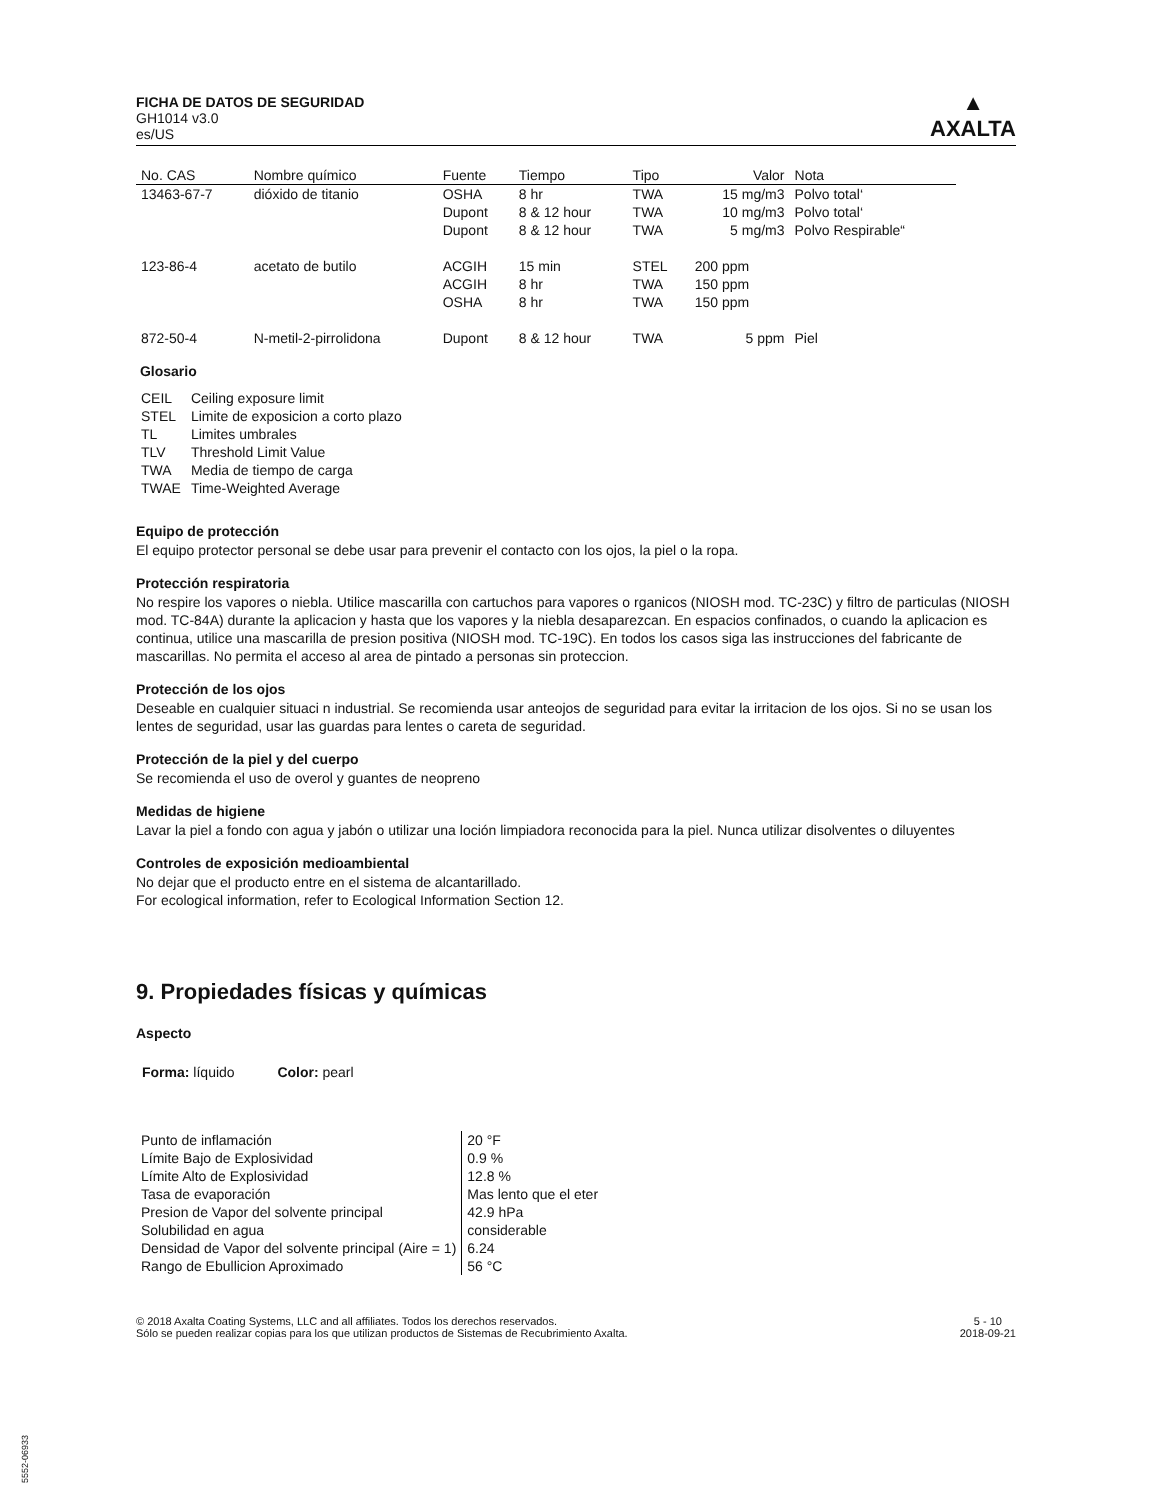FICHA DE DATOS DE SEGURIDAD
GH1014 v3.0
es/US
▲
AXALTA
| No. CAS | Nombre químico | Fuente | Tiempo | Tipo | Valor | Nota |
| --- | --- | --- | --- | --- | --- | --- |
| 13463-67-7 | dióxido de titanio | OSHA | 8 hr | TWA | 15 mg/m3 | Polvo total‘ |
| | | Dupont | 8 & 12 hour | TWA | 10 mg/m3 | Polvo total‘ |
| | | Dupont | 8 & 12 hour | TWA | 5 mg/m3 | Polvo Respirable“ |
| 123-86-4 | acetato de butilo | ACGIH | 15 min | STEL | 200 ppm | |
| | | ACGIH | 8 hr | TWA | 150 ppm | |
| | | OSHA | 8 hr | TWA | 150 ppm | |
| 872-50-4 | N-metil-2-pirrolidona | Dupont | 8 & 12 hour | TWA | 5 ppm | Piel |
Glosario
| CEIL | Ceiling exposure limit |
| STEL | Limite de exposicion a corto plazo |
| TL | Limites umbrales |
| TLV | Threshold Limit Value |
| TWA | Media de tiempo de carga |
| TWAE | Time-Weighted Average |
Equipo de protección
El equipo protector personal se debe usar para prevenir el contacto con los ojos, la piel o la ropa.
Protección respiratoria
No respire los vapores o niebla. Utilice mascarilla con cartuchos para vapores o rganicos (NIOSH mod. TC-23C) y filtro de particulas (NIOSH mod. TC-84A) durante la aplicacion y hasta que los vapores y la niebla desaparezcan. En espacios confinados, o cuando la aplicacion es continua, utilice una mascarilla de presion positiva (NIOSH mod. TC-19C). En todos los casos siga las instrucciones del fabricante de mascarillas. No permita el acceso al area de pintado a personas sin proteccion.
Protección de los ojos
Deseable en cualquier situaci n industrial. Se recomienda usar anteojos de seguridad para evitar la irritacion de los ojos. Si no se usan los lentes de seguridad, usar las guardas para lentes o careta de seguridad.
Protección de la piel y del cuerpo
Se recomienda el uso de overol y guantes de neopreno
Medidas de higiene
Lavar la piel a fondo con agua y jabón o utilizar una loción limpiadora reconocida para la piel. Nunca utilizar disolventes o diluyentes
Controles de exposición medioambiental
No dejar que el producto entre en el sistema de alcantarillado.
For ecological information, refer to Ecological Information Section 12.
9. Propiedades físicas y químicas
Aspecto
Forma: líquido Color: pearl
| Punto de inflamación | 20 °F |
| Límite Bajo de Explosividad | 0.9 % |
| Límite Alto de Explosividad | 12.8 % |
| Tasa de evaporación | Mas lento que el eter |
| Presion de Vapor del solvente principal | 42.9 hPa |
| Solubilidad en agua | considerable |
| Densidad de Vapor del solvente principal (Aire = 1) | 6.24 |
| Rango de Ebullicion Aproximado | 56 °C |
© 2018 Axalta Coating Systems, LLC and all affiliates. Todos los derechos reservados.
Sólo se pueden realizar copias para los que utilizan productos de Sistemas de Recubrimiento Axalta.
5 - 10
2018-09-21
5552-06933